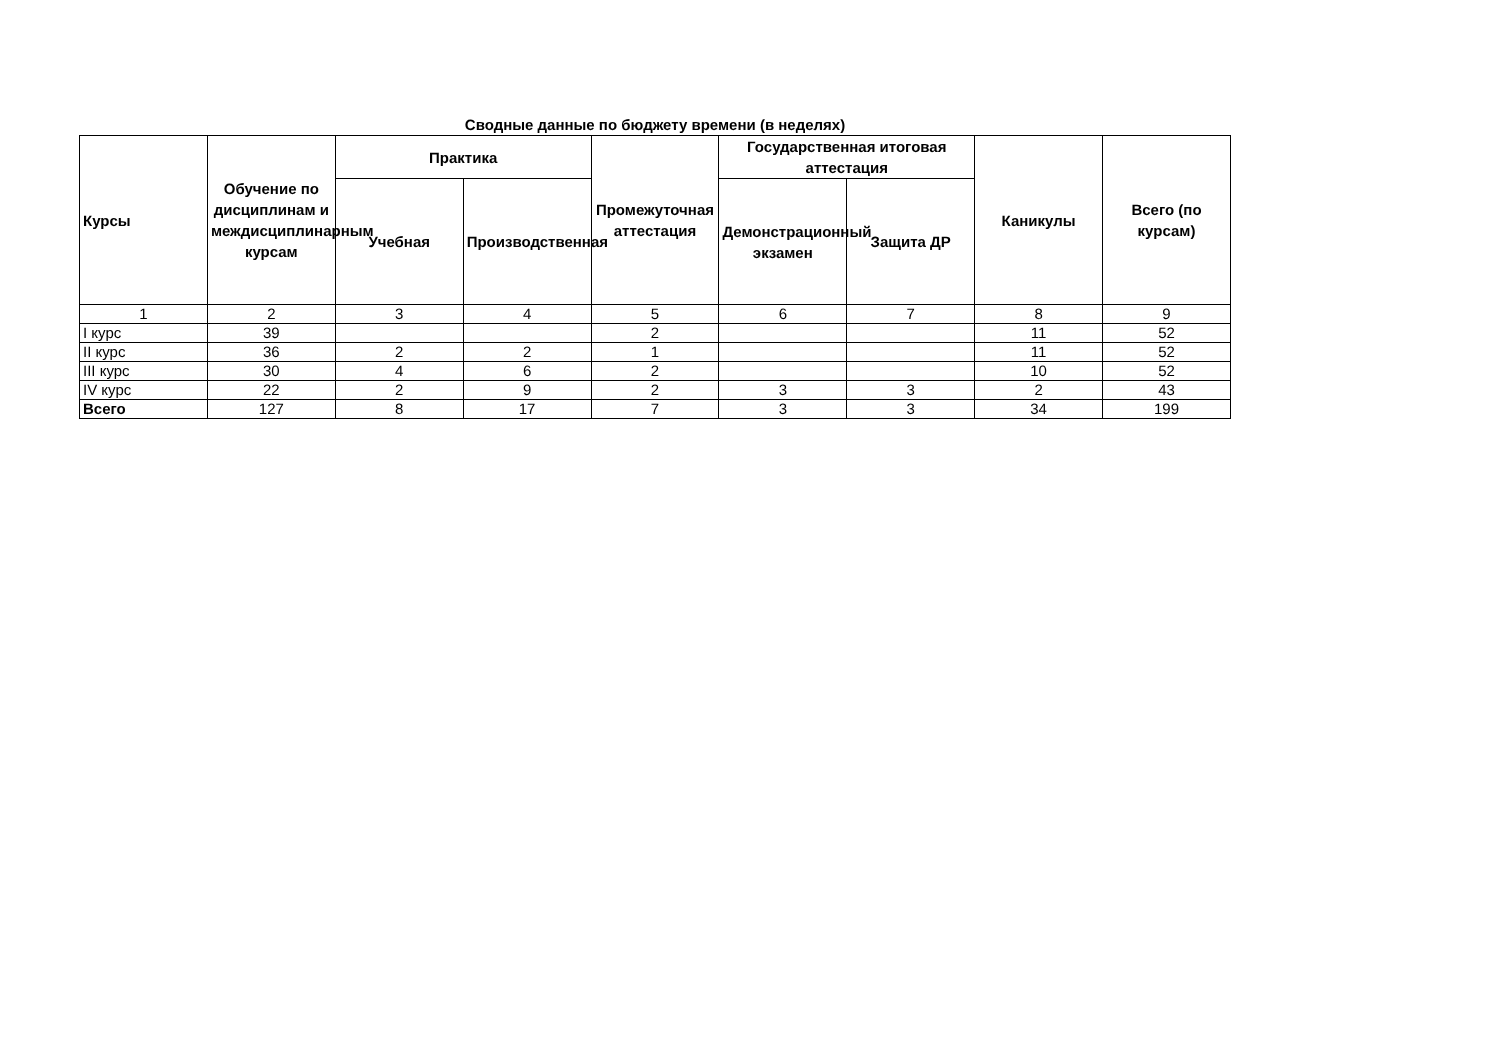Сводные данные по бюджету времени (в неделях)
| Курсы | Обучение по дисциплинам и междисциплинарным курсам | Практика | | Промежуточная аттестация | Государственная итоговая аттестация | | Каникулы | Всего (по курсам) |
| --- | --- | --- | --- | --- | --- | --- | --- | --- |
| | | Учебная | Производственная | | Демонстрационный экзамен | Защита ДР | | |
| 1 | 2 | 3 | 4 | 5 | 6 | 7 | 8 | 9 |
| I курс | 39 | | | 2 | | | 11 | 52 |
| II курс | 36 | 2 | 2 | 1 | | | 11 | 52 |
| III курс | 30 | 4 | 6 | 2 | | | 10 | 52 |
| IV курс | 22 | 2 | 9 | 2 | 3 | 3 | 2 | 43 |
| Всего | 127 | 8 | 17 | 7 | 3 | 3 | 34 | 199 |